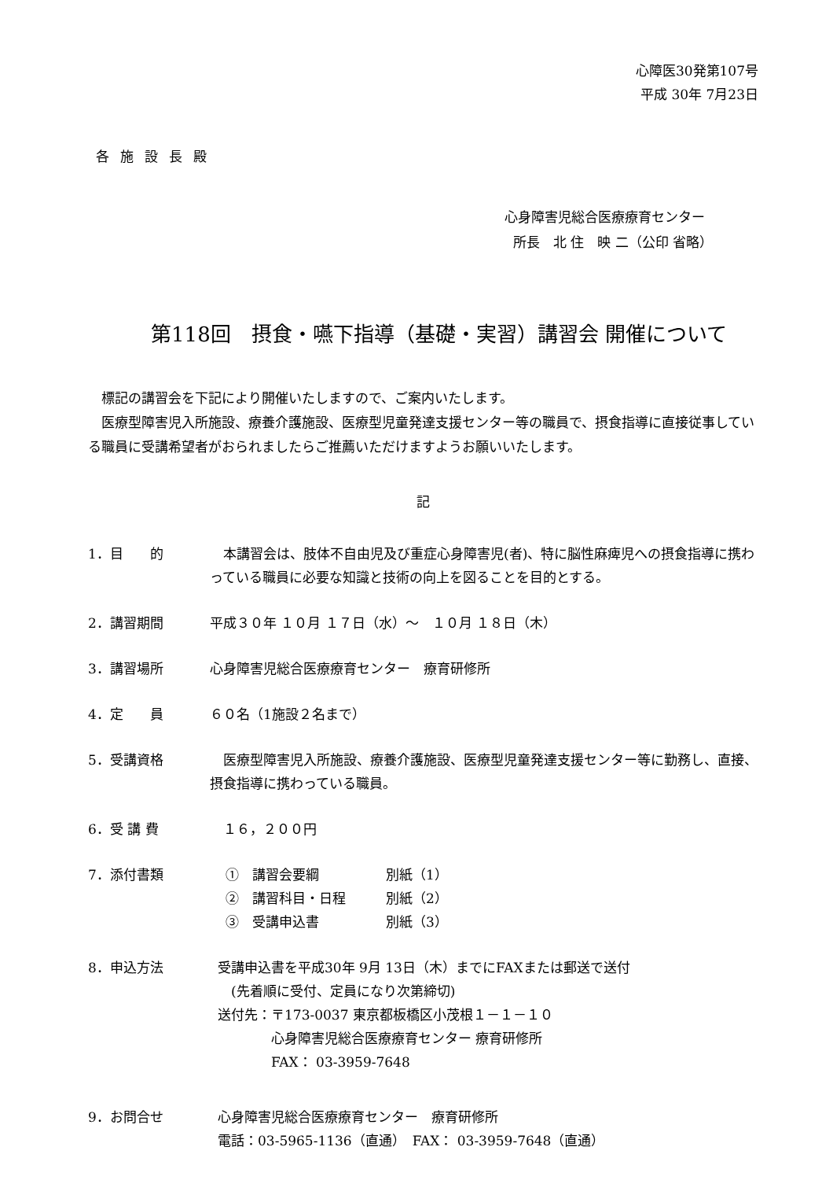心障医30発第107号
平成 30年 7月23日
各施設長殿
心身障害児総合医療療育センター
所長　北 住　映 二（公印 省略）
第118回　摂食・嚥下指導（基礎・実習）講習会 開催について
　標記の講習会を下記により開催いたしますので、ご案内いたします。
　医療型障害児入所施設、療養介護施設、医療型児童発達支援センター等の職員で、摂食指導に直接従事している職員に受講希望者がおられましたらご推薦いただけますようお願いいたします。
記
1．目　　的 　本講習会は、肢体不自由児及び重症心身障害児(者)、特に脳性麻痺児への摂食指導に携わっている職員に必要な知識と技術の向上を図ることを目的とする。
2．講習期間 平成３０年 １０月 １７日（水）～　１０月 １８日（木）
3．講習場所 心身障害児総合医療療育センター　療育研修所
4．定　　員 ６０名（1施設２名まで）
5．受講資格 　医療型障害児入所施設、療養介護施設、医療型児童発達支援センター等に勤務し、直接、摂食指導に携わっている職員。
6．受 講 費 　１６，２００円
7．添付書類 ①　講習会要綱　　　　　別紙（1）
②　講習科目・日程　　　別紙（2）
③　受講申込書　　　　　別紙（3）
8．申込方法 受講申込書を平成30年 9月 13日（木）までにFAXまたは郵送で送付
　(先着順に受付、定員になり次第締切)
送付先：〒173-0037 東京都板橋区小茂根１－１－１０
　　　　心身障害児総合医療療育センター 療育研修所
　　　　FAX： 03-3959-7648
9．お問合せ 心身障害児総合医療療育センター　療育研修所
電話：03-5965-1136（直通）　FAX： 03-3959-7648（直通）